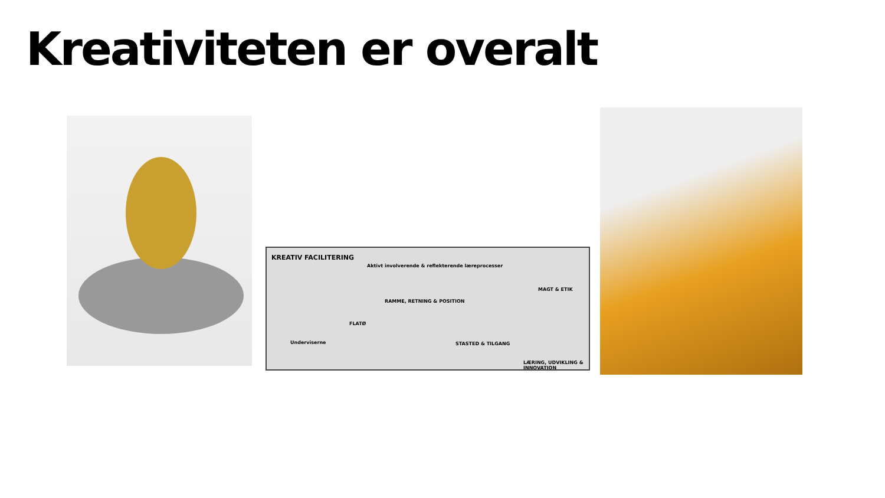Kreativiteten er overalt
KREATIV FACILITERING
Aktivt involverende & reflekterende læreprocesser
RAMME, RETNING & POSITION
MAGT & ETIK
FLATØ
STASTED & TILGANG
Underviserne
LÆRING, UDVIKLING & INNOVATION